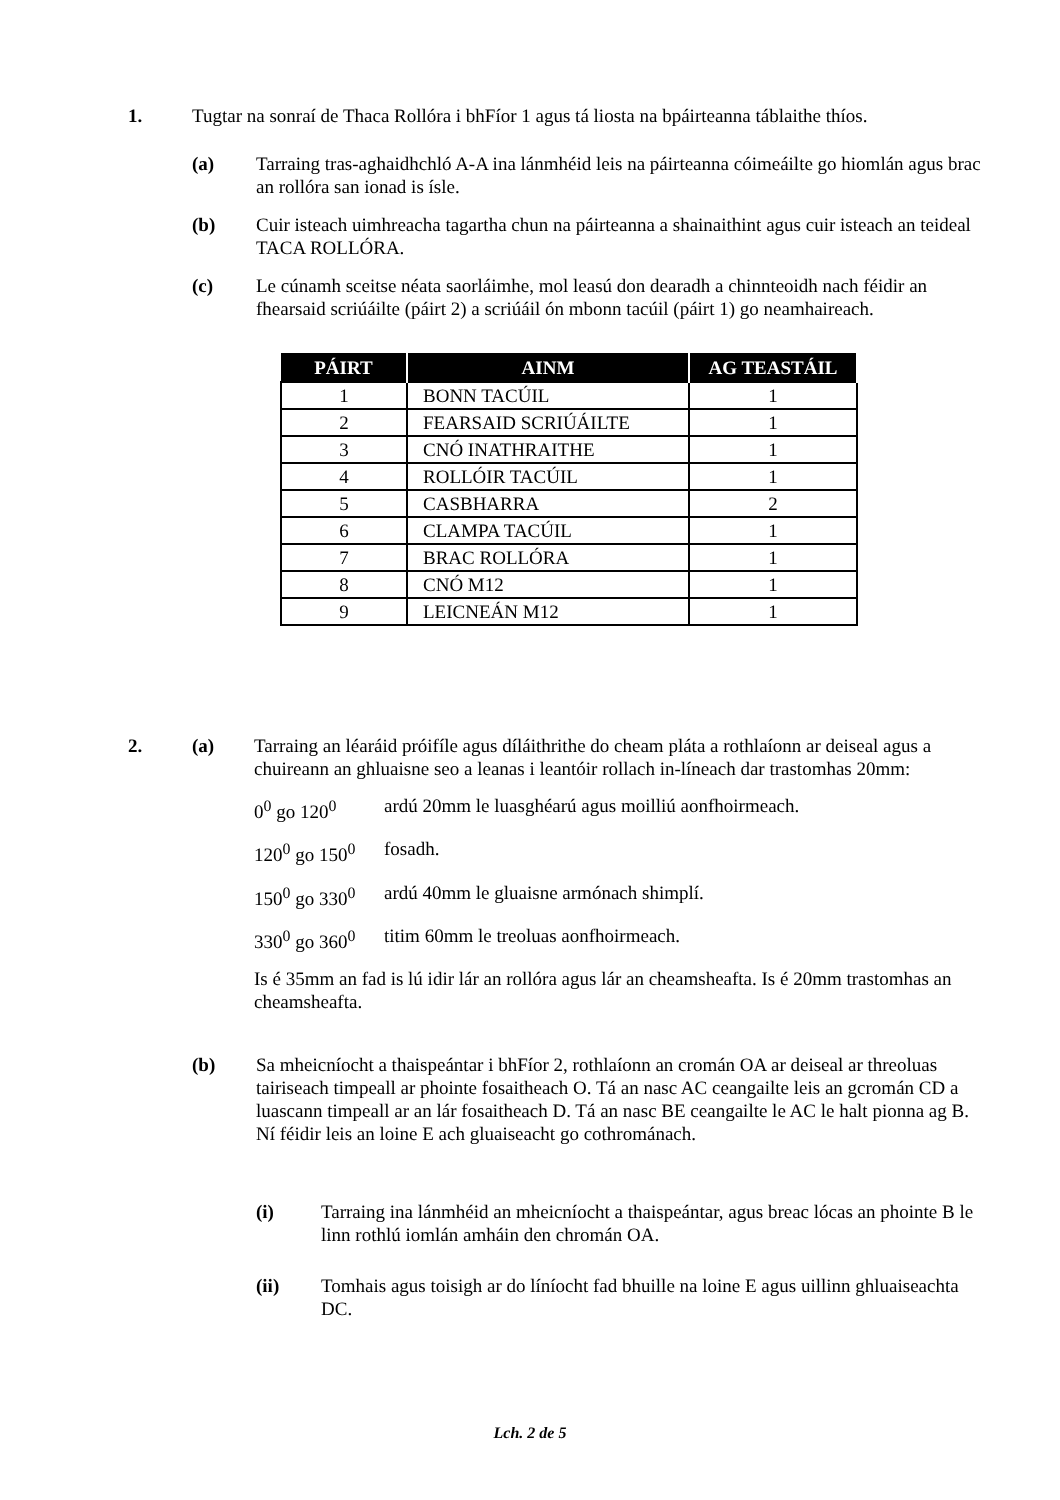1.
Tugtar na sonraí de Thaca Rollóra i bhFíor 1 agus tá liosta na bpáirteanna táblaithe thíos.
(a)
Tarraing tras-aghaidhchló A-A ina lánmhéid leis na páirteanna cóimeáilte go hiomlán agus brac an rollóra san ionad is ísle.
(b)
Cuir isteach uimhreacha tagartha chun na páirteanna a shainaithint agus cuir isteach an teideal TACA ROLLÓRA.
(c)
Le cúnamh sceitse néata saorláimhe, mol leasú don dearadh a chinnteoidh nach féidir an fhearsaid scriúáilte (páirt 2) a scriúáil ón mbonn tacúil (páirt 1) go neamhaireach.
| PÁIRT | AINM | AG TEASTÁIL |
| --- | --- | --- |
| 1 | BONN TACÚIL | 1 |
| 2 | FEARSAID SCRIÚÁILTE | 1 |
| 3 | CNÓ INATHRAITHE | 1 |
| 4 | ROLLÓIR TACÚIL | 1 |
| 5 | CASBHARRA | 2 |
| 6 | CLAMPA TACÚIL | 1 |
| 7 | BRAC ROLLÓRA | 1 |
| 8 | CNÓ M12 | 1 |
| 9 | LEICNEÁN M12 | 1 |
2. (a)
Tarraing an léaráid próifíle agus díláithrithe do cheam pláta a rothlaíonn ar deiseal agus a chuireann an ghluaisne seo a leanas i leantóir rollach in-líneach dar trastomhas 20mm:
0<sup>0</sup> go 120<sup>0</sup> ardú 20mm le luasghéarú agus moilliú aonfhoirmeach.
120<sup>0</sup> go 150<sup>0</sup> fosadh.
150<sup>0</sup> go 330<sup>0</sup> ardú 40mm le gluaisne armónach shimplí.
330<sup>0</sup> go 360<sup>0</sup> titim 60mm le treoluas aonfhoirmeach.
Is é 35mm an fad is lú idir lár an rollóra agus lár an cheamsheafta. Is é 20mm trastomhas an cheamsheafta.
(b)
Sa mheicníocht a thaispeántar i bhFíor 2, rothlaíonn an cromán OA ar deiseal ar threoluas tairiseach timpeall ar phointe fosaitheach O. Tá an nasc AC ceangailte leis an gcromán CD a luascann timpeall ar an lár fosaitheach D. Tá an nasc BE ceangailte le AC le halt pionna ag B. Ní féidir leis an loine E ach gluaiseacht go cothrománach.
(i)
Tarraing ina lánmhéid an mheicníocht a thaispeántar, agus breac lócas an phointe B le linn rothlú iomlán amháin den chromán OA.
(ii)
Tomhais agus toisigh ar do líníocht fad bhuille na loine E agus uillinn ghluaiseachta DC.
Lch. 2 de 5